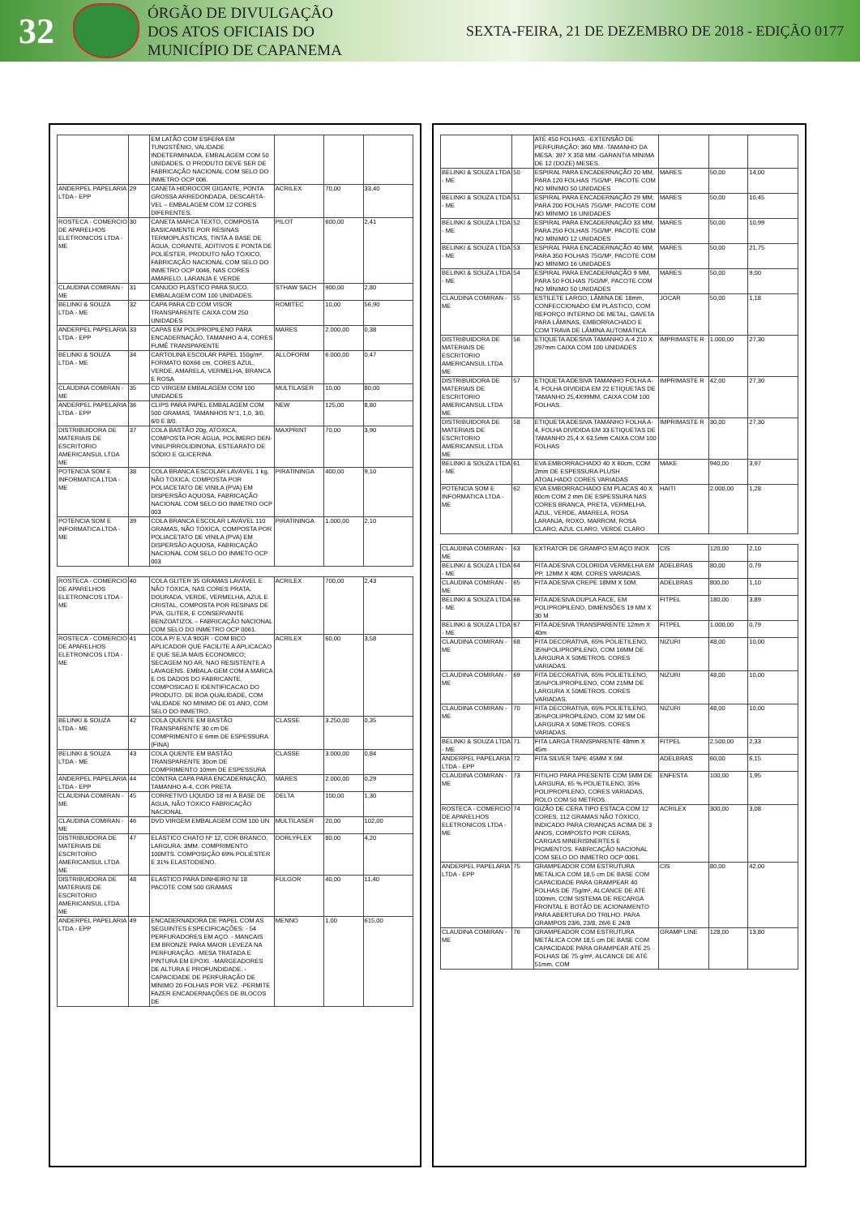32
ÓRGÃO DE DIVULGAÇÃO
DOS ATOS OFICIAIS DO
MUNICÍPIO DE CAPANEMA
SEXTA-FEIRA, 21 DE DEZEMBRO DE 2018 - EDIÇÃO 0177
| | | EM LATÃO COM ESFERA EM TUNGSTÊNIO, VALIDADE INDETERMINADA, EMBALAGEM COM 50 UNIDADES. O PRODUTO DEVE SER DE FABRICAÇÃO NACIONAL COM SELO DO INMETRO OCP 006. | | | |
| ANDERPEL PAPELARIA LTDA - EPP | 29 | CANETA HIDROCOR GIGANTE, PONTA GROSSA ARREDONDADA, DESCARTÁ-VEL – EMBALAGEM COM 12 CORES DIFERENTES. | ACRILEX | 70,00 | 33,40 |
| ROSTECA - COMERCIO DE APARELHOS ELETRONICOS LTDA - ME | 30 | CANETA MARCA TEXTO, COMPOSTA BASICAMENTE POR RESINAS TERMOPLÁSTICAS, TINTA À BASE DE ÁGUA, CORANTE, ADITIVOS E PONTA DE POLIÉSTER, PRODUTO NÃO TÓXICO, FABRICAÇÃO NACIONAL COM SELO DO INMETRO OCP 0046, NAS CORES AMARELO, LARANJA E VERDE | PILOT | 600,00 | 2,41 |
| CLAUDINA COMIRAN - ME | 31 | CANUDO PLÁSTICO PARA SUCO. EMBALAGEM COM 100 UNIDADES. | STHAW SACH | 900,00 | 2,80 |
| BELINKI & SOUZA LTDA - ME | 32 | CAPA PARA CD COM VISOR TRANSPARENTE CAIXA COM 250 UNIDADES | ROMITEC | 10,00 | 56,90 |
| ANDERPEL PAPELARIA LTDA - EPP | 33 | CAPAS EM POLIPROPILENO PARA ENCADERNAÇÃO, TAMANHO A-4, CORES FUMÊ TRANSPARENTE | MARES | 2.000,00 | 0,38 |
| BELINKI & SOUZA LTDA - ME | 34 | CARTOLINA ESCOLAR PAPEL 150g/m², FORMATO 60X66 cm, CORES AZUL, VERDE, AMARELA, VERMELHA, BRANCA E ROSA | ALLOFORM | 6.000,00 | 0,47 |
| CLAUDINA COMIRAN - ME | 35 | CD VIRGEM EMBALAGEM COM 100 UNIDADES | MULTILASER | 10,00 | 80,00 |
| ANDERPEL PAPELARIA LTDA - EPP | 36 | CLIPS PARA PAPEL EMBALAGEM COM 500 GRAMAS, TAMANHOS N°1, 1,0, 3/0, 6/0 E 8/0. | NEW | 125,00 | 8,80 |
| DISTRIBUIDORA DE MATERIAIS DE ESCRITORIO AMERICANSUL LTDA ME | 37 | COLA BASTÃO 20g, ATÓXICA, COMPOSTA POR ÁGUA, POLÍMERO DEN-VINILPIRROLIDINONA, ESTEARATO DE SÓDIO E GLICERINA | MAXPRINT | 70,00 | 3,90 |
| POTENCIA SOM E INFORMATICA LTDA - ME | 38 | COLA BRANCA ESCOLAR LAVÁVEL 1 kg, NÃO TÓXICA, COMPOSTA POR POLIACETATO DE VINILA (PVA) EM DISPERSÃO AQUOSA, FABRICAÇÃO NACIONAL COM SELO DO INMETRO OCP 003 | PIRATININGA | 400,00 | 9,10 |
| POTENCIA SOM E INFORMATICA LTDA - ME | 39 | COLA BRANCA ESCOLAR LAVÁVEL 110 GRAMAS, NÃO TÓXICA, COMPOSTA POR POLIACETATO DE VINILA (PVA) EM DISPERSÃO AQUOSA, FABRICAÇÃO NACIONAL COM SELO DO INMETO OCP 003 | PIRATININGA | 1.000,00 | 2,10 |
| ROSTECA - COMERCIO DE APARELHOS ELETRONICOS LTDA - ME | 40 | COLA GLITER 35 GRAMAS LAVÁVEL E NÃO TÓXICA, NAS CORES PRATA, DOURADA, VERDE, VERMELHA, AZUL E CRISTAL, COMPOSTA POR RESINAS DE PVA, GLITER, E CONSERVANTE BENZOATIZOL – FABRICAÇÃO NACIONAL COM SELO DO INMETRO OCP 0061. | ACRILEX | 700,00 | 2,43 |
| ROSTECA - COMERCIO DE APARELHOS ELETRONICOS LTDA - ME | 41 | COLA P/ E.V.A 90GR - COM BICO APLICADOR QUE FACILITE A APLICACAO E QUE SEJA MAIS ECONOMICO; SECAGEM NO AR, NAO RESISTENTE A LAVAGENS. EMBALA-GEM COM A MARCA E OS DADOS DO FABRICANTE, COMPOSICAO E IDENTIFICACAO DO PRODUTO. DE BOA QUALIDADE, COM VALIDADE NO MINIMO DE 01 ANO, COM SELO DO INMETRO. | ACRILEX | 60,00 | 3,58 |
| BELINKI & SOUZA LTDA - ME | 42 | COLA QUENTE EM BASTÃO TRANSPARENTE 30 cm DE COMPRIMENTO E 6mm DE ESPESSURA (FINA) | CLASSE | 3.250,00 | 0,35 |
| BELINKI & SOUZA LTDA - ME | 43 | COLA QUENTE EM BASTÃO TRANSPARENTE 30cm DE COMPRIMENTO 10mm DE ESPESSURA | CLASSE | 3.000,00 | 0,84 |
| ANDERPEL PAPELARIA LTDA - EPP | 44 | CONTRA CAPA PARA ENCADERNAÇÃO, TAMANHO A-4, COR PRETA | MARES | 2.000,00 | 0,29 |
| CLAUDINA COMIRAN - ME | 45 | CORRETIVO LÍQUIDO 18 ml À BASE DE ÁGUA, NÃO TÓXICO FABRICAÇÃO NACIONAL | DELTA | 100,00 | 1,30 |
| CLAUDINA COMIRAN - ME | 46 | DVD VIRGEM EMBALAGEM COM 100 UN | MULTILASER | 20,00 | 102,00 |
| DISTRIBUIDORA DE MATERIAIS DE ESCRITORIO AMERICANSUL LTDA ME | 47 | ELÁSTICO CHATO Nº 12, COR BRANCO, LARGURA: 3MM. COMPRIMENTO 100MTS. COMPOSIÇÃO 69% POLIÉSTER E 31% ELASTODIENO. | DORLYFLEX | 80,00 | 4,20 |
| DISTRIBUIDORA DE MATERIAIS DE ESCRITORIO AMERICANSUL LTDA ME | 48 | ELÁSTICO PARA DINHEIRO N/ 18 PACOTE COM 500 GRAMAS | FULGOR | 40,00 | 11,40 |
| ANDERPEL PAPELARIA LTDA - EPP | 49 | ENCADERNADORA DE PAPEL COM AS SEGUINTES ESPECIFICAÇÕES: - 54 PERFURADORES EM AÇO. - MANCAIS EM BRONZE PARA MAIOR LEVEZA NA PERFURAÇÃO. -MESA TRATADA E PINTURA EM EPÓXI. -MARGEADORES DE ALTURA E PROFUNDIDADE. -CAPACIDADE DE PERFURAÇÃO DE MÍNIMO 20 FOLHAS POR VEZ. -PERMITE FAZER ENCADERNAÇÕES DE BLOCOS DE | MENNO | 1,00 | 615,00 |
| | | ATÉ 450 FOLHAS. -EXTENSÃO DE PERFURAÇÃO: 360 MM.-TAMANHO DA MESA: 397 X 358 MM.-GARANTIA MÍNIMA DE 12 (DOZE) MESES. | | | |
| BELINKI & SOUZA LTDA - ME | 50 | ESPIRAL PARA ENCADERNAÇÃO 20 MM, PARA 120 FOLHAS 75G/M², PACOTE COM NO MÍNIMO 50 UNIDADES | MARES | 50,00 | 14,00 |
| BELINKI & SOUZA LTDA - ME | 51 | ESPIRAL PARA ENCADERNAÇÃO 29 MM, PARA 200 FOLHAS 75G/M², PACOTE COM NO MÍNIMO 16 UNIDADES | MARES | 50,00 | 10,45 |
| BELINKI & SOUZA LTDA - ME | 52 | ESPIRAL PARA ENCADERNAÇÃO 33 MM, PARA 250 FOLHAS 75G/M², PACOTE COM NO MÍNIMO 12 UNIDADES | MARES | 50,00 | 10,99 |
| BELINKI & SOUZA LTDA - ME | 53 | ESPIRAL PARA ENCADERNAÇÃO 40 MM, PARA 350 FOLHAS 75G/M², PACOTE COM NO MÍNIMO 16 UNIDADES | MARES | 50,00 | 21,75 |
| BELINKI & SOUZA LTDA - ME | 54 | ESPIRAL PARA ENCADERNAÇÃO 9 MM, PARA 50 FOLHAS 75G/M², PACOTE COM NO MÍNIMO 50 UNIDADES | MARES | 50,00 | 9,00 |
| CLAUDINA COMIRAN - ME | 55 | ESTILETE LARGO, LÂMINA DE 18mm, CONFECCIONADO EM PLÁSTICO, COM REFORÇO INTERNO DE METAL, GAVETA PARA LÂMINAS, EMBORRACHADO E COM TRAVA DE LÂMINA AUTOMÁTICA | JOCAR | 50,00 | 1,18 |
| DISTRIBUIDORA DE MATERIAIS DE ESCRITORIO AMERICANSUL LTDA ME | 56 | ETIQUETA ADESIVA TAMANHO A-4 210 X 297mm CAIXA COM 100 UNIDADES | IMPRIMASTE R | 1.000,00 | 27,30 |
| DISTRIBUIDORA DE MATERIAIS DE ESCRITORIO AMERICANSUL LTDA ME | 57 | ETIQUETA ADESIVA TAMANHO FOLHA A-4, FOLHA DIVIDIDA EM 22 ETIQUETAS DE TAMANHO 25,4X99MM, CAIXA COM 100 FOLHAS. | IMPRIMASTE R | 42,00 | 27,30 |
| DISTRIBUIDORA DE MATERIAIS DE ESCRITORIO AMERICANSUL LTDA ME | 58 | ETIQUETA ADESIVA TAMANHO FOLHA A-4, FOLHA DIVIDIDA EM 33 ETIQUETAS DE TAMANHO 25,4 X 63,5mm CAIXA COM 100 FOLHAS | IMPRIMASTE R | 30,00 | 27,30 |
| BELINKI & SOUZA LTDA - ME | 61 | EVA EMBORRACHADO 40 X 60cm, COM 2mm DE ESPESSURA PLUSH ATOALHADO CORES VARIADAS | MAKE | 940,00 | 3,97 |
| POTENCIA SOM E INFORMATICA LTDA - ME | 62 | EVA EMBORRACHADO EM PLACAS 40 X 60cm COM 2 mm DE ESPESSURA NAS CORES BRANCA, PRETA, VERMELHA, AZUL, VERDE, AMARELA, ROSA LARANJA, ROXO, MARROM, ROSA CLARO, AZUL CLARO, VERDE CLARO | HAITI | 2.000,00 | 1,28 |
| CLAUDINA COMIRAN - ME | 63 | EXTRATOR DE GRAMPO EM AÇO INOX | CIS | 120,00 | 2,10 |
| BELINKI & SOUZA LTDA - ME | 64 | FITA ADESIVA COLORIDA VERMELHA EM PP, 12MM X 40M. CORES VARIADAS. | ADELBRAS | 80,00 | 0,79 |
| CLAUDINA COMIRAN - ME | 65 | FITA ADESIVA CREPE 18MM X 50M. | ADELBRAS | 800,00 | 1,10 |
| BELINKI & SOUZA LTDA - ME | 66 | FITA ADESIVA DUPLA FACE, EM POLIPROPILENO, DIMENSÕES 19 MM X 30 M | FITPEL | 180,00 | 3,89 |
| BELINKI & SOUZA LTDA - ME | 67 | FITA ADESIVA TRANSPARENTE 12mm X 40m | FITPEL | 1.000,00 | 0,79 |
| CLAUDINA COMIRAN - ME | 68 | FITA DECORATIVA, 65% POLIETILENO, 35%POLIPROPILENO, COM 16MM DE LARGURA X 50METROS. CORES VARIADAS. | NIZURI | 48,00 | 10,00 |
| CLAUDINA COMIRAN - ME | 69 | FITA DECORATIVA, 65% POLIETILENO, 35%POLIPROPILENO, COM 21MM DE LARGURA X 50METROS. CORES VARIADAS. | NIZURI | 48,00 | 10,00 |
| CLAUDINA COMIRAN - ME | 70 | FITA DECORATIVA, 65% POLIETILENO, 35%POLIPROPILENO, COM 32 MM DE LARGURA X 50METROS. CORES VARIADAS. | NIZURI | 48,00 | 10,00 |
| BELINKI & SOUZA LTDA - ME | 71 | FITA LARGA TRANSPARENTE 48mm X 45m | FITPEL | 2.500,00 | 2,33 |
| ANDERPEL PAPELARIA LTDA - EPP | 72 | FITA SILVER TAPE 45MM X 5M. | ADELBRAS | 60,00 | 6,15 |
| CLAUDINA COMIRAN - ME | 73 | FITILHO PARA PRESENTE COM 5MM DE LARGURA, 65 % POLIETILENO, 35% POLIPROPILENO, CORES VARIADAS, ROLO COM 50 METROS. | ENFESTA | 100,00 | 1,95 |
| ROSTECA - COMERCIO DE APARELHOS ELETRONICOS LTDA - ME | 74 | GIZÃO DE CERA TIPO ESTACA COM 12 CORES, 112 GRAMAS NÃO TÓXICO, INDICADO PARA CRIANÇAS ACIMA DE 3 ANOS, COMPOSTO POR CERAS, CARGAS MINERISINERTES E PIGMENTOS. FABRICAÇÃO NACIONAL COM SELO DO INMETRO OCP 0061. | ACRILEX | 300,00 | 3,08 |
| ANDERPEL PAPELARIA LTDA - EPP | 75 | GRAMPEADOR COM ESTRUTURA METÁLICA COM 18,5 cm DE BASE COM CAPACIDADE PARA GRAMPEAR 40 FOLHAS DE 75g/m², ALCANCE DE ATÉ 100mm, COM SISTEMA DE RECARGA FRONTAL E BOTÃO DE ACIONAMENTO PARA ABERTURA DO TRILHO. PARA GRAMPOS 23/6, 23/8, 26/6 E 24/8 | CIS | 80,00 | 42,00 |
| CLAUDINA COMIRAN - ME | 76 | GRAMPEADOR COM ESTRUTURA METÁLICA COM 18,5 cm DE BASE COM CAPACIDADE PARA GRAMPEAR ATÉ 25 FOLHAS DE 75 g/m², ALCANCE DE ATÉ 51mm, COM | GRAMP LINE | 128,00 | 13,80 |